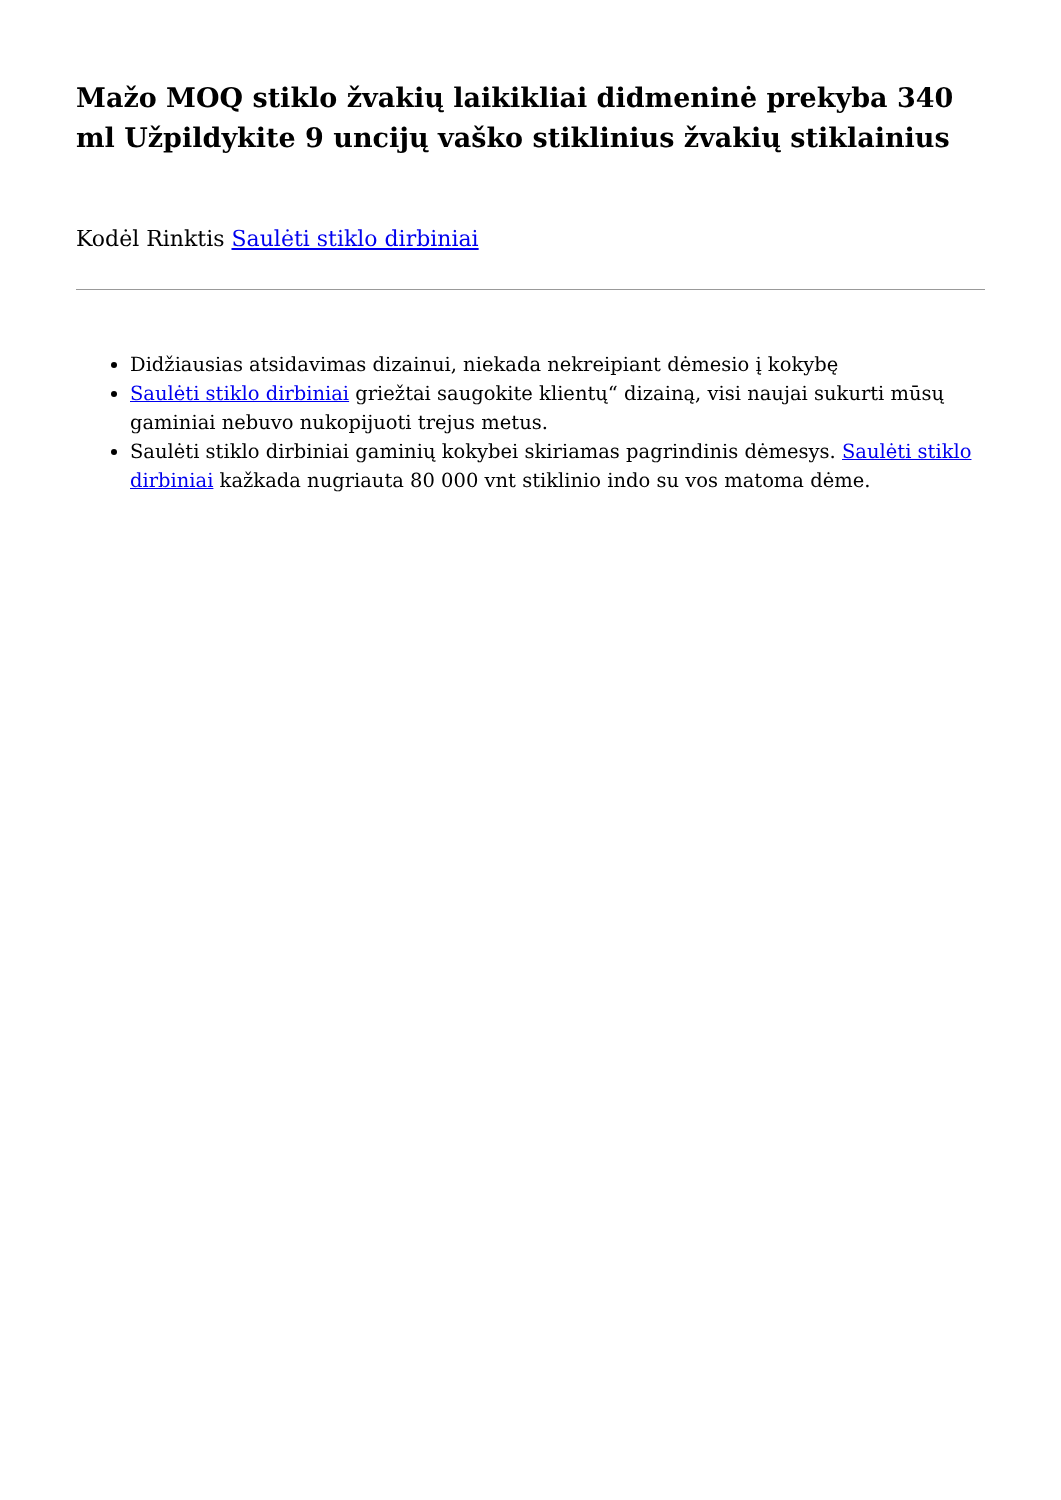Mažo MOQ stiklo žvakių laikikliai didmeninė prekyba 340 ml Užpildykite 9 uncijų vaško stiklinius žvakių stiklainius
Kodėl Rinktis Saulėti stiklo dirbiniai
Didžiausias atsidavimas dizainui, niekada nekreipiant dėmesio į kokybę
Saulėti stiklo dirbiniai griežtai saugokite klientų“ dizainą, visi naujai sukurti mūsų gaminiai nebuvo nukopijuoti trejus metus.
Saulėti stiklo dirbiniai gaminių kokybei skiriamas pagrindinis dėmesys. Saulėti stiklo dirbiniai kažkada nugriauta 80 000 vnt stiklinio indo su vos matoma dėme.